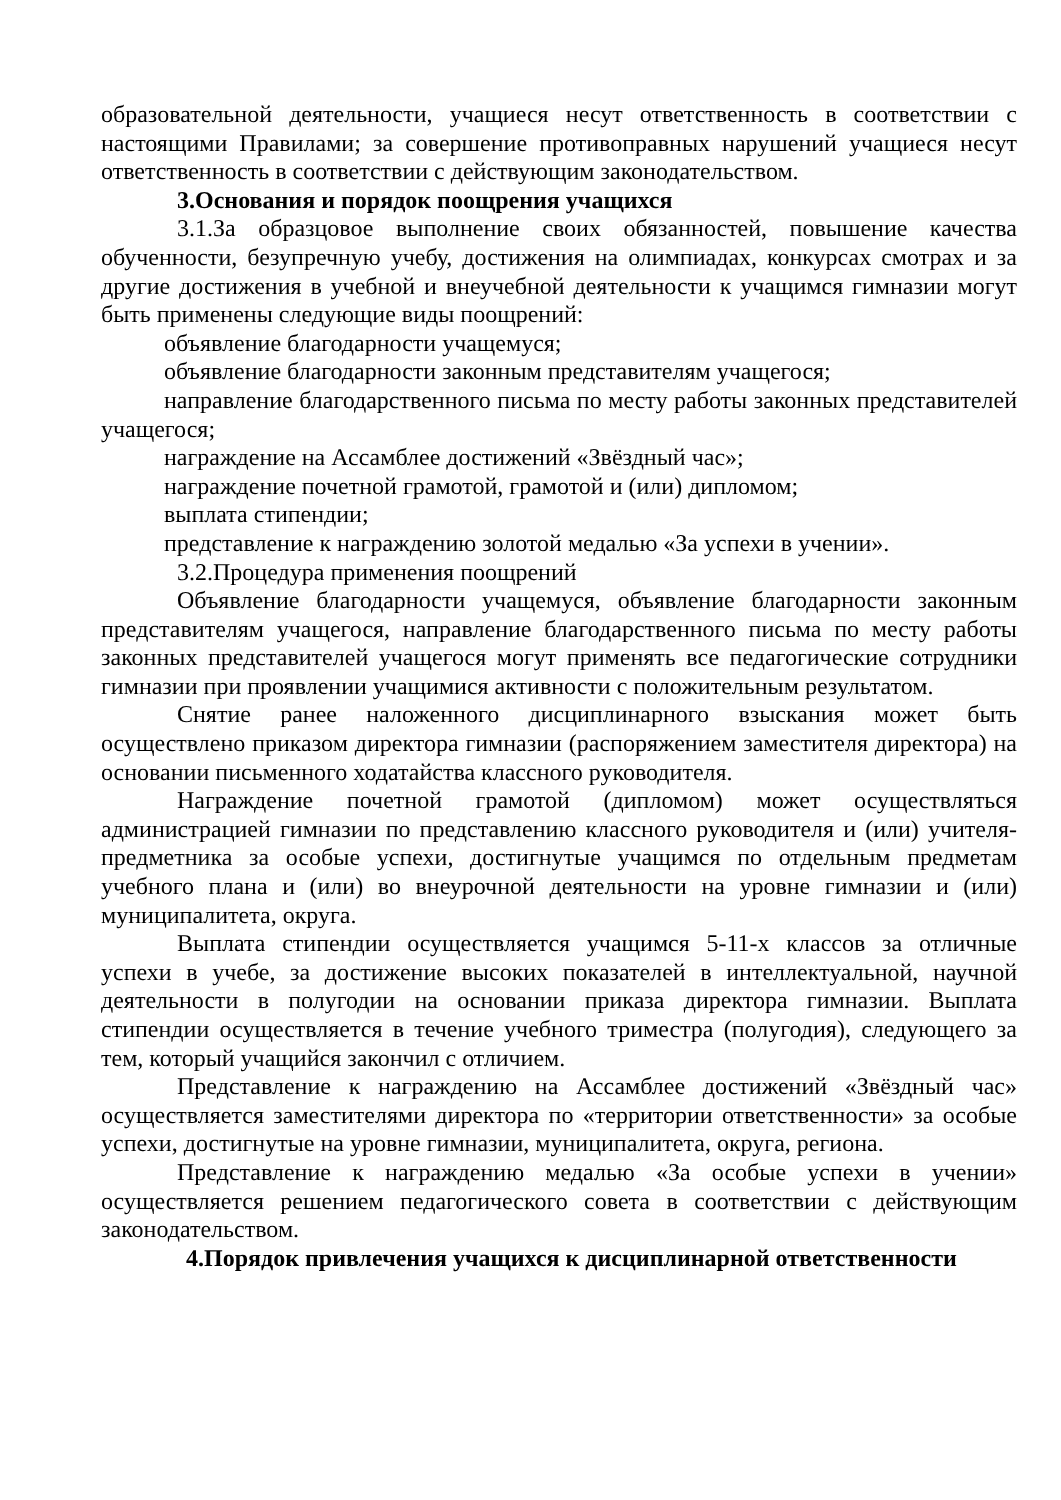образовательной деятельности, учащиеся несут ответственность в соответствии с настоящими Правилами; за совершение противоправных нарушений учащиеся несут ответственность в соответствии с действующим законодательством.
3.Основания и порядок поощрения учащихся
3.1.За образцовое выполнение своих обязанностей, повышение качества обученности, безупречную учебу, достижения на олимпиадах, конкурсах смотрах и за другие достижения в учебной и внеучебной деятельности к учащимся гимназии могут быть применены следующие виды поощрений:
объявление благодарности учащемуся;
объявление благодарности законным представителям учащегося;
направление благодарственного письма по месту работы законных представителей учащегося;
награждение на Ассамблее достижений «Звёздный час»;
награждение почетной грамотой, грамотой и (или) дипломом;
выплата стипендии;
представление к награждению золотой медалью «За успехи в учении».
3.2.Процедура применения поощрений
Объявление благодарности учащемуся, объявление благодарности законным представителям учащегося, направление благодарственного письма по месту работы законных представителей учащегося могут применять все педагогические сотрудники гимназии при проявлении учащимися активности с положительным результатом.
Снятие ранее наложенного дисциплинарного взыскания может быть осуществлено приказом директора гимназии (распоряжением заместителя директора) на основании письменного ходатайства классного руководителя.
Награждение почетной грамотой (дипломом) может осуществляться администрацией гимназии по представлению классного руководителя и (или) учителя-предметника за особые успехи, достигнутые учащимся по отдельным предметам учебного плана и (или) во внеурочной деятельности на уровне гимназии и (или) муниципалитета, округа.
Выплата стипендии осуществляется учащимся 5-11-х классов за отличные успехи в учебе, за достижение высоких показателей в интеллектуальной, научной деятельности в полугодии на основании приказа директора гимназии. Выплата стипендии осуществляется в течение учебного триместра (полугодия), следующего за тем, который учащийся закончил с отличием.
Представление к награждению на Ассамблее достижений «Звёздный час» осуществляется заместителями директора по «территории ответственности» за особые успехи, достигнутые на уровне гимназии, муниципалитета, округа, региона.
Представление к награждению медалью «За особые успехи в учении» осуществляется решением педагогического совета в соответствии с действующим законодательством.
4.Порядок привлечения учащихся к дисциплинарной ответственности